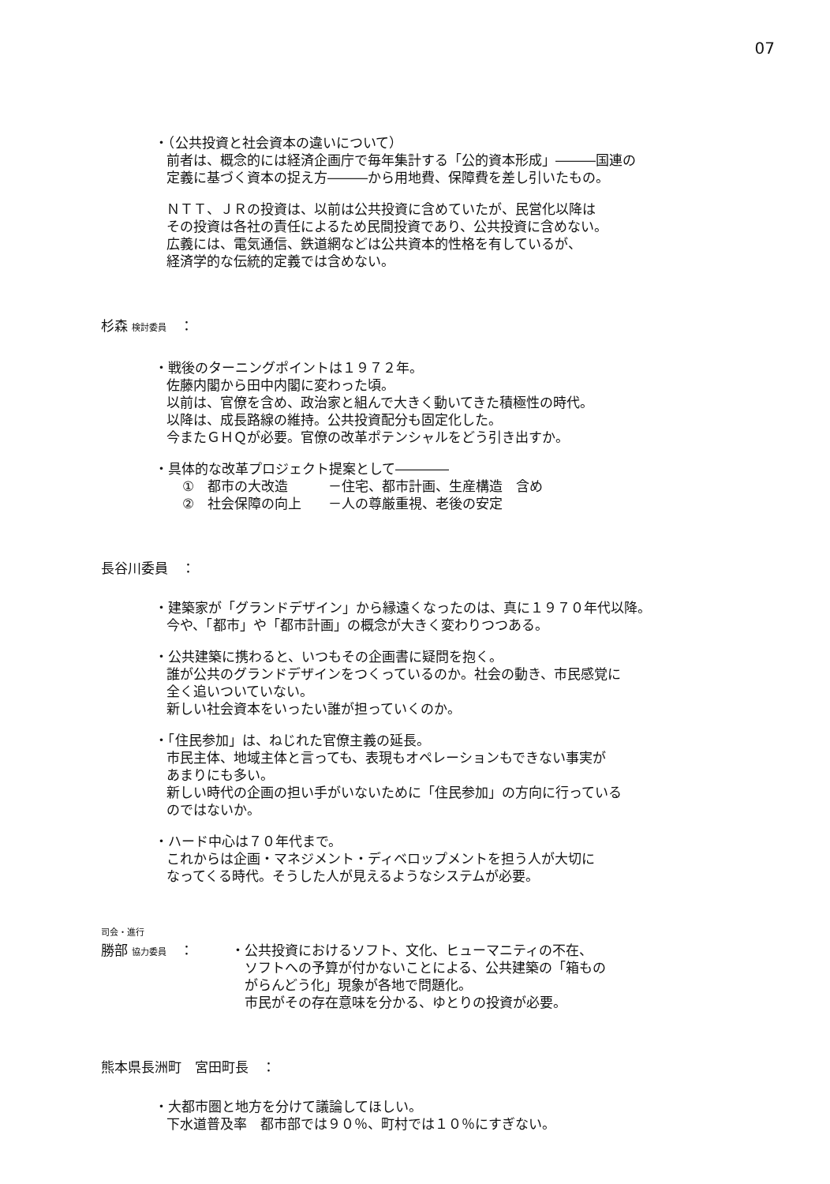07
・（公共投資と社会資本の違いについて）
前者は、概念的には経済企画庁で毎年集計する「公的資本形成」―――国連の
定義に基づく資本の捉え方―――から用地費、保障費を差し引いたもの。
ＮＴＴ、ＪＲの投資は、以前は公共投資に含めていたが、民営化以降は
その投資は各社の責任によるため民間投資であり、公共投資に含めない。
広義には、電気通信、鉄道網などは公共資本的性格を有しているが、
経済学的な伝統的定義では含めない。
杉森 検討委員　：
・戦後のターニングポイントは１９７２年。
佐藤内閣から田中内閣に変わった頃。
以前は、官僚を含め、政治家と組んで大きく動いてきた積極性の時代。
以降は、成長路線の維持。公共投資配分も固定化した。
今またＧＨＱが必要。官僚の改革ポテンシャルをどう引き出すか。
・具体的な改革プロジェクト提案として――――
①　都市の大改造　　　－住宅、都市計画、生産構造　含め
②　社会保障の向上　　－人の尊厳重視、老後の安定
長谷川委員　：
・建築家が「グランドデザイン」から縁遠くなったのは、真に１９７０年代以降。
今や、「都市」や「都市計画」の概念が大きく変わりつつある。
・公共建築に携わると、いつもその企画書に疑問を抱く。
誰が公共のグランドデザインをつくっているのか。社会の動き、市民感覚に
全く追いついていない。
新しい社会資本をいったい誰が担っていくのか。
・「住民参加」は、ねじれた官僚主義の延長。
市民主体、地域主体と言っても、表現もオペレーションもできない事実が
あまりにも多い。
新しい時代の企画の担い手がいないために「住民参加」の方向に行っている
のではないか。
・ハード中心は７０年代まで。
これからは企画・マネジメント・ディベロップメントを担う人が大切に
なってくる時代。そうした人が見えるようなシステムが必要。
司会・進行
勝部 協力委員　： ・公共投資におけるソフト、文化、ヒューマニティの不在、
　ソフトへの予算が付かないことによる、公共建築の「箱もの
　がらんどう化」現象が各地で問題化。
　市民がその存在意味を分かる、ゆとりの投資が必要。
熊本県長洲町　宮田町長　：
・大都市圏と地方を分けて議論してほしい。
下水道普及率　都市部では９０％、町村では１０％にすぎない。